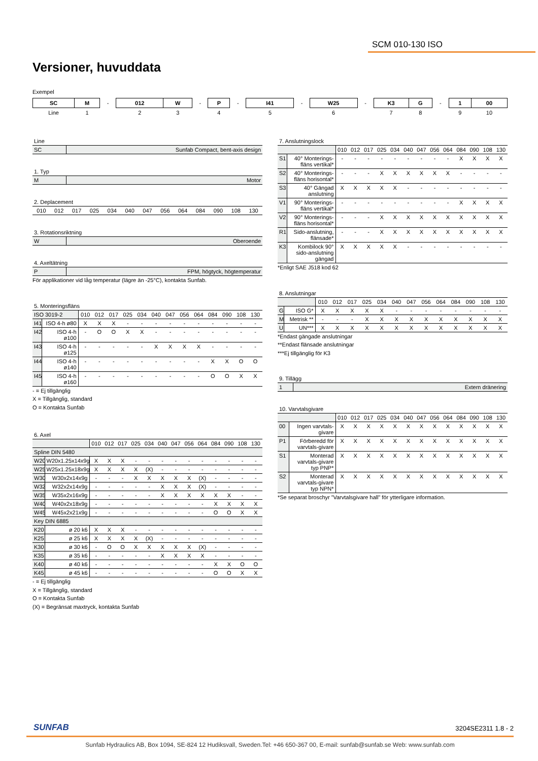SCM 010-130 ISO
Versioner, huvuddata
Exempel
| SC | M | - | 012 | W | - | P | - | I41 | - | W25 | - | K3 | G | - | 1 | 00 |
| Line | 1 | | 2 | 3 | | 4 | | 5 | | 6 | | 7 | 8 | | 9 | 10 |
Line
| SC | Sunfab Compact, bent-axis design |
1. Typ
| M | Motor |
2. Deplacement
| 010 | 012 | 017 | 025 | 034 | 040 | 047 | 056 | 064 | 084 | 090 | 108 | 130 |
3. Rotationsriktning
| W | Oberoende |
4. Axeltätning
| P | FPM, högtyck, högtemperatur |
För applikationer vid låg temperatur (lägre än -25°C), kontakta Sunfab.
5. Monteringsfläns
| ISO 3019-2 | | 010 | 012 | 017 | 025 | 034 | 040 | 047 | 056 | 064 | 084 | 090 | 108 | 130 |
| I41 | ISO 4-h ø80 | X | X | X | - | - | - | - | - | - | - | - | - | - |
| I42 | ISO 4-h ø100 | - | O | O | X | X | - | - | - | - | - | - | - | - |
| I43 | ISO 4-h ø125 | - | - | - | - | - | X | X | X | X | - | - | - | - |
| I44 | ISO 4-h ø140 | - | - | - | - | - | - | - | - | - | X | X | O | O |
| I45 | ISO 4-h ø160 | - | - | - | - | - | - | - | - | - | O | O | X | X |
- = Ej tillgänglig
X = Tillgänglig, standard
O = Kontakta Sunfab
6. Axel
| | | 010 | 012 | 017 | 025 | 034 | 040 | 047 | 056 | 064 | 084 | 090 | 108 | 130 |
| Spline DIN 5480 | | | | | | | | | | | | | | |
| W20 | W20x1.25x14x9g | X | X | X | - | - | - | - | - | - | - | - | - | - |
| W25 | W25x1.25x18x9g | X | X | X | X | (X) | - | - | - | - | - | - | - | - |
| W30 | W30x2x14x9g | - | - | - | X | X | X | X | X | (X) | - | - | - | - |
| W32 | W32x2x14x9g | - | - | - | - | - | X | X | X | (X) | - | - | - | - |
| W35 | W35x2x16x9g | - | - | - | - | - | X | X | X | X | X | X | - | - |
| W40 | W40x2x18x9g | - | - | - | - | - | - | - | - | - | X | X | X | X |
| W45 | W45x2x21x9g | - | - | - | - | - | - | - | - | - | O | O | X | X |
| Key DIN 6885 | | | | | | | | | | | | | | |
| K20 | ø 20 k6 | X | X | X | - | - | - | - | - | - | - | - | - | - |
| K25 | ø 25 k6 | X | X | X | X | (X) | - | - | - | - | - | - | - | - |
| K30 | ø 30 k6 | - | O | O | X | X | X | X | X | (X) | - | - | - | - |
| K35 | ø 35 k6 | - | - | - | - | - | X | X | X | X | - | - | - | - |
| K40 | ø 40 k6 | - | - | - | - | - | - | - | - | - | X | X | O | O |
| K45 | ø 45 k6 | - | - | - | - | - | - | - | - | - | O | O | X | X |
- = Ej tillgänglig
X = Tillgänglig, standard
O = Kontakta Sunfab
(X) = Begränsat maxtryck, kontakta Sunfab
7. Anslutningslock
| | | 010 | 012 | 017 | 025 | 034 | 040 | 047 | 056 | 064 | 084 | 090 | 108 | 130 |
| S1 | 40° Monterings-fläns vertikal* | - | - | - | - | - | - | - | - | - | X | X | X | X |
| S2 | 40° Monterings-fläns horisontal* | - | - | - | X | X | X | X | X | X | - | - | - | - |
| S3 | 40° Gängad anslutning | X | X | X | X | X | - | - | - | - | - | - | - | - |
| V1 | 90° Monterings-fläns vertikal* | - | - | - | - | - | - | - | - | - | X | X | X | X |
| V2 | 90° Monterings-fläns horisontal* | - | - | - | X | X | X | X | X | X | X | X | X | X |
| R1 | Sido-anslutning, flänsade* | - | - | - | X | X | X | X | X | X | X | X | X | X |
| K3 | Kombilock 90° sido-anslutning gängad | X | X | X | X | X | - | - | - | - | - | - | - | - |
*Enligt SAE J518 kod 62
8. Anslutningar
| | | 010 | 012 | 017 | 025 | 034 | 040 | 047 | 056 | 064 | 084 | 090 | 108 | 130 |
| G | ISO G* | X | X | X | X | X | - | - | - | - | - | - | - | - |
| M | Metrisk ** | - | - | - | X | X | X | X | X | X | X | X | X | X |
| U | UN*** | X | X | X | X | X | X | X | X | X | X | X | X | X |
*Endast gängade anslutningar
**Endast flänsade anslutningar
***Ej tillgänglig för K3
9. Tillägg
| 1 | Extern dränering |
10. Varvtalsgivare
| | | 010 | 012 | 017 | 025 | 034 | 040 | 047 | 056 | 064 | 084 | 090 | 108 | 130 |
| 00 | Ingen varvtals-givare | X | X | X | X | X | X | X | X | X | X | X | X | X |
| P1 | Förberedd för varvtals-givare | X | X | X | X | X | X | X | X | X | X | X | X | X |
| S1 | Monterad varvtals-givare typ PNP* | X | X | X | X | X | X | X | X | X | X | X | X | X |
| S2 | Monterad varvtals-givare typ NPN* | X | X | X | X | X | X | X | X | X | X | X | X | X |
*Se separat broschyr ”Varvtalsgivare hall” för ytterligare information.
SUNFAB 3204SE2311 1.8 - 2
Sunfab Hydraulics AB, Box 1094, SE-824 12 Hudiksvall, Sweden.Tel: +46 650-367 00, E-mail: sunfab@sunfab.se Web: www.sunfab.com